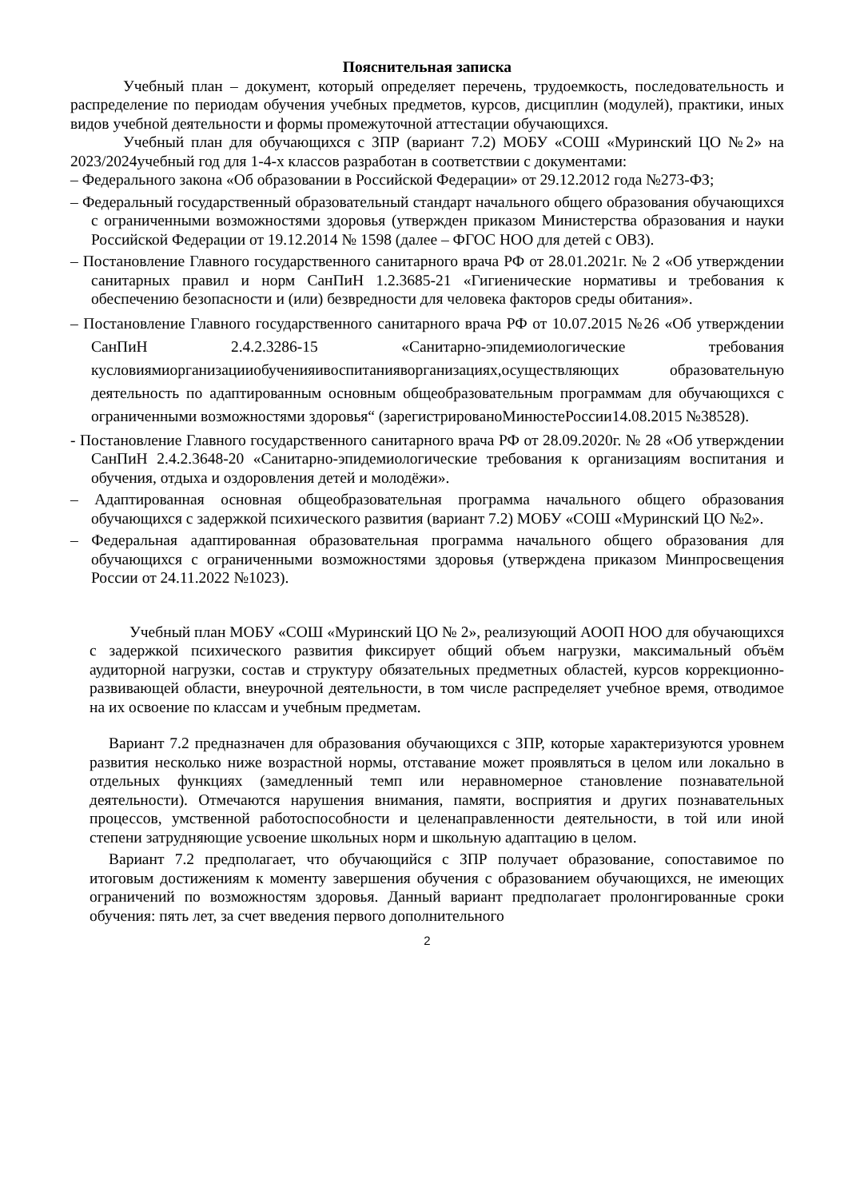Пояснительная записка
Учебный план – документ, который определяет перечень, трудоемкость, последовательность и распределение по периодам обучения учебных предметов, курсов, дисциплин (модулей), практики, иных видов учебной деятельности и формы промежуточной аттестации обучающихся.
Учебный план для обучающихся с ЗПР (вариант 7.2) МОБУ «СОШ «Муринский ЦО №2» на 2023/2024учебный год для 1-4-х классов разработан в соответствии с документами:
– Федерального закона «Об образовании в Российской Федерации» от 29.12.2012 года №273-ФЗ;
– Федеральный государственный образовательный стандарт начального общего образования обучающихся с ограниченными возможностями здоровья (утвержден приказом Министерства образования и науки Российской Федерации от 19.12.2014 № 1598 (далее – ФГОС НОО для детей с ОВЗ).
– Постановление Главного государственного санитарного врача РФ от 28.01.2021г. № 2 «Об утверждении санитарных правил и норм СанПиН 1.2.3685-21 «Гигиенические нормативы и требования к обеспечению безопасности и (или) безвредности для человека факторов среды обитания».
– Постановление Главного государственного санитарного врача РФ от 10.07.2015 №26 «Об утверждении СанПиН 2.4.2.3286-15 «Санитарно-эпидемиологические требования кусловиямиорганизацииобученияивоспитанияворганизациях,осуществляющих образовательную деятельность по адаптированным основным общеобразовательным программам для обучающихся с ограниченными возможностями здоровья“ (зарегистрированоМинюстеРоссии14.08.2015 №38528).
- Постановление Главного государственного санитарного врача РФ от 28.09.2020г. № 28 «Об утверждении СанПиН 2.4.2.3648-20 «Санитарно-эпидемиологические требования к организациям воспитания и обучения, отдыха и оздоровления детей и молодёжи».
– Адаптированная основная общеобразовательная программа начального общего образования обучающихся с задержкой психического развития (вариант 7.2) МОБУ «СОШ «Муринский ЦО №2».
– Федеральная адаптированная образовательная программа начального общего образования для обучающихся с ограниченными возможностями здоровья (утверждена приказом Минпросвещения России от 24.11.2022 №1023).
Учебный план МОБУ «СОШ «Муринский ЦО № 2», реализующий АООП НОО для обучающихся с задержкой психического развития фиксирует общий объем нагрузки, максимальный объём аудиторной нагрузки, состав и структуру обязательных предметных областей, курсов коррекционно-развивающей области, внеурочной деятельности, в том числе распределяет учебное время, отводимое на их освоение по классам и учебным предметам.
Вариант 7.2 предназначен для образования обучающихся с ЗПР, которые характеризуются уровнем развития несколько ниже возрастной нормы, отставание может проявляться в целом или локально в отдельных функциях (замедленный темп или неравномерное становление познавательной деятельности). Отмечаются нарушения внимания, памяти, восприятия и других познавательных процессов, умственной работоспособности и целенаправленности деятельности, в той или иной степени затрудняющие усвоение школьных норм и школьную адаптацию в целом.
Вариант 7.2 предполагает, что обучающийся с ЗПР получает образование, сопоставимое по итоговым достижениям к моменту завершения обучения с образованием обучающихся, не имеющих ограничений по возможностям здоровья. Данный вариант предполагает пролонгированные сроки обучения: пять лет, за счет введения первого дополнительного
2